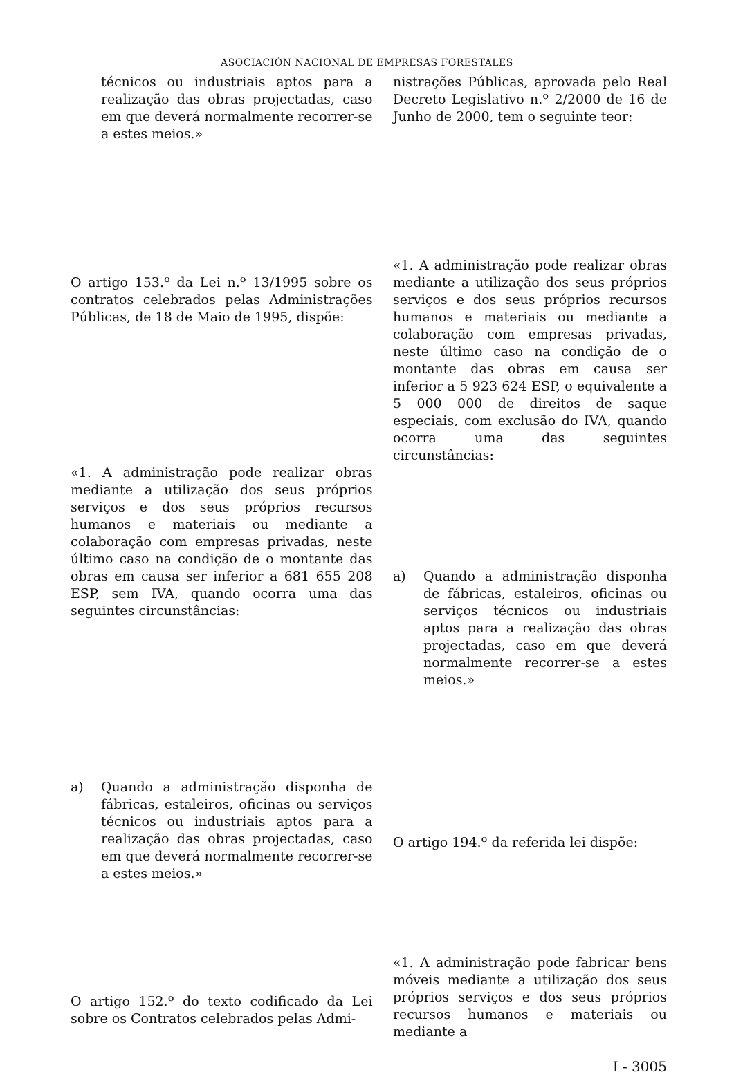ASOCIACIÓN NACIONAL DE EMPRESAS FORESTALES
| técnicos ou industriais aptos para a realização das obras projectadas, caso em que deverá normalmente recorrer-se a estes meios.» | | nistrações Públicas, aprovada pelo Real Decreto Legislativo n.º 2/2000 de 16 de Junho de 2000, tem o seguinte teor: |
| O artigo 153.º da Lei n.º 13/1995 sobre os contratos celebrados pelas Administrações Públicas, de 18 de Maio de 1995, dispõe: | | «1. A administração pode realizar obras mediante a utilização dos seus próprios serviços e dos seus próprios recursos humanos e materiais ou mediante a colaboração com empresas privadas, neste último caso na condição de o montante das obras em causa ser inferior a 5 923 624 ESP, o equivalente a 5 000 000 de direitos de saque especiais, com exclusão do IVA, quando ocorra uma das seguintes circunstâncias: |
| «1. A administração pode realizar obras mediante a utilização dos seus próprios serviços e dos seus próprios recursos humanos e materiais ou mediante a colaboração com empresas privadas, neste último caso na condição de o montante das obras em causa ser inferior a 681 655 208 ESP, sem IVA, quando ocorra uma das seguintes circunstâncias: | | a) Quando a administração disponha de fábricas, estaleiros, oficinas ou serviços técnicos ou industriais aptos para a realização das obras projectadas, caso em que deverá normalmente recorrer-se a estes meios.» |
| a) Quando a administração disponha de fábricas, estaleiros, oficinas ou serviços técnicos ou industriais aptos para a realização das obras projectadas, caso em que deverá normalmente recorrer-se a estes meios.» | | O artigo 194.º da referida lei dispõe: |
| O artigo 152.º do texto codificado da Lei sobre os Contratos celebrados pelas Admi- | | «1. A administração pode fabricar bens móveis mediante a utilização dos seus próprios serviços e dos seus próprios recursos humanos e materiais ou mediante a |
I - 3005